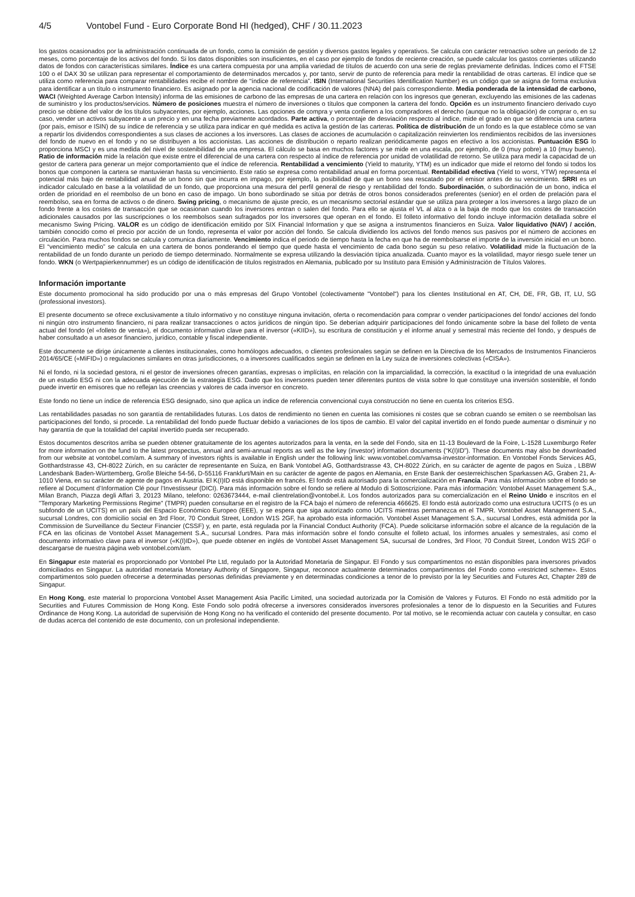4/5 Vontobel Fund - Euro Corporate Bond HI (hedged), CHF / 30.11.2023
los gastos ocasionados por la administración continuada de un fondo, como la comisión de gestión y diversos gastos legales y operativos. Se calcula con carácter retroactivo sobre un periodo de 12 meses, como porcentaje de los activos del fondo. Si los datos disponibles son insuficientes, en el caso por ejemplo de fondos de reciente creación, se puede calcular los gastos corrientes utilizando datos de fondos con características similares. Índice es una cartera compuesta por una amplia variedad de títulos de acuerdo con una serie de reglas previamente definidas. Índices como el FTSE 100 o el DAX 30 se utilizan para representar el comportamiento de determinados mercados y, por tanto, servir de punto de referencia para medir la rentabilidad de otras carteras. El índice que se utiliza como referencia para comparar rentabilidades recibe el nombre de “índice de referencia”. ISIN (International Securities Identification Number) es un código que se asigna de forma exclusiva para identificar a un título o instrumento financiero. Es asignado por la agencia nacional de codificación de valores (NNA) del país correspondiente. Media ponderada de la intensidad de carbono, WACI (Weighted Average Carbon Intensity) informa de las emisiones de carbono de las empresas de una cartera en relación con los ingresos que generan, excluyendo las emisiones de las cadenas de suministro y los productos/servicios. Número de posiciones muestra el número de inversiones o títulos que componen la cartera del fondo. Opción es un instrumento financiero derivado cuyo precio se obtiene del valor de los títulos subyacentes, por ejemplo, acciones. Las opciones de compra y venta confieren a los compradores el derecho (aunque no la obligación) de comprar o, en su caso, vender un activos subyacente a un precio y en una fecha previamente acordados. Parte activa, o porcentaje de desviación respecto al índice, mide el grado en que se diferencia una cartera (por país, emisor e ISIN) de su índice de referencia y se utiliza para indicar en qué medida es activa la gestión de las carteras. Política de distribución de un fondo es la que establece cómo se van a repartir los dividendos correspondientes a sus clases de acciones a los inversores. Las clases de acciones de acumulación o capitalización reinvierten los rendimientos recibidos de las inversiones del fondo de nuevo en el fondo y no se distribuyen a los accionistas. Las acciones de distribución o reparto realizan periódicamente pagos en efectivo a los accionistas. Puntuación ESG lo proporciona MSCI y es una medida del nivel de sostenibilidad de una empresa. El cálculo se basa en muchos factores y se mide en una escala, por ejemplo, de 0 (muy pobre) a 10 (muy bueno). Ratio de información mide la relación que existe entre el diferencial de una cartera con respecto al índice de referencia por unidad de volatilidad de retorno. Se utiliza para medir la capacidad de un gestor de cartera para generar un mejor comportamiento que el índice de referencia. Rentabilidad a vencimiento (Yield to maturity, YTM) es un indicador que mide el retorno del fondo si todos los bonos que componen la cartera se mantuvieran hasta su vencimiento. Este ratio se expresa como rentabilidad anual en forma porcentual. Rentabilidad efectiva (Yield to worst, YTW) representa el potencial más bajo de rentabilidad anual de un bono sin que incurra en impago, por ejemplo, la posibilidad de que un bono sea rescatado por el emisor antes de su vencimiento. SRRI es un indicador calculado en base a la volatilidad de un fondo, que proporciona una mesura del perfil general de riesgo y rentabilidad del fondo. Subordinación, o subordinación de un bono, indica el orden de prioridad en el reembolso de un bono en caso de impago. Un bono subordinado se sitúa por detrás de otros bonos considerados preferentes (senior) en el orden de prelación para el reembolso, sea en forma de activos o de dinero. Swing pricing, o mecanismo de ajuste precio, es un mecanismo sectorial estándar que se utiliza para proteger a los inversores a largo plazo de un fondo frente a los costes de transacción que se ocasionan cuando los inversores entran o salen del fondo. Para ello se ajusta el VL al alza o a la baja de modo que los costes de transacción adicionales causados por las suscripciones o los reembolsos sean sufragados por los inversores que operan en el fondo. El folleto informativo del fondo incluye información detallada sobre el mecanismo Swing Pricing. VALOR es un código de identificación emitido por SIX Financial Information y que se asigna a instrumentos financieros en Suiza. Valor liquidativo (NAV) / acción, también conocido como el precio por acción de un fondo, representa el valor por acción del fondo. Se calcula dividiendo los activos del fondo menos sus pasivos por el número de acciones en circulación. Para muchos fondos se calcula y comunica diariamente. Vencimiento indica el periodo de tiempo hasta la fecha en que ha de reembolsarse el importe de la inversión inicial en un bono. El “vencimiento medio” se calcula en una cartera de bonos ponderando el tiempo que quede hasta el vencimiento de cada bono según su peso relativo. Volatilidad mide la fluctuación de la rentabilidad de un fondo durante un periodo de tiempo determinado. Normalmente se expresa utilizando la desviación típica anualizada. Cuanto mayor es la volatilidad, mayor riesgo suele tener un fondo. WKN (o Wertpapierkennummer) es un código de identificación de títulos registrados en Alemania, publicado por su Instituto para Emisión y Administración de Títulos Valores.
Información importante
Este documento promocional ha sido producido por una o más empresas del Grupo Vontobel (colectivamente "Vontobel") para los clientes Institutional en AT, CH, DE, FR, GB, IT, LU, SG (professional investors).
El presente documento se ofrece exclusivamente a título informativo y no constituye ninguna invitación, oferta o recomendación para comprar o vender participaciones del fondo/ acciones del fondo ni ningún otro instrumento financiero, ni para realizar transacciones o actos jurídicos de ningún tipo. Se deberían adquirir participaciones del fondo únicamente sobre la base del folleto de venta actual del fondo (el «folleto de venta»), el documento informativo clave para el inversor («KIID»), su escritura de constitución y el informe anual y semestral más reciente del fondo, y después de haber consultado a un asesor financiero, jurídico, contable y fiscal independiente.
Este documente se dirige únicamente a clientes institucionales, como homólogos adecuados, o clientes profesionales según se definen en la Directiva de los Mercados de Instrumentos Financieros 2014/65/CE («MiFID») o regulaciones similares en otras jurisdicciones, o a inversores cualificados según se definen en la Ley suiza de inversiones colectivas («CISA»).
Ni el fondo, ni la sociedad gestora, ni el gestor de inversiones ofrecen garantías, expresas o implícitas, en relación con la imparcialidad, la corrección, la exactitud o la integridad de una evaluación de un estudio ESG ni con la adecuada ejecución de la estrategia ESG. Dado que los inversores pueden tener diferentes puntos de vista sobre lo que constituye una inversión sostenible, el fondo puede invertir en emisores que no reflejan las creencias y valores de cada inversor en concreto.
Este fondo no tiene un índice de referencia ESG designado, sino que aplica un índice de referencia convencional cuya construcción no tiene en cuenta los criterios ESG.
Las rentabilidades pasadas no son garantía de rentabilidades futuras. Los datos de rendimiento no tienen en cuenta las comisiones ni costes que se cobran cuando se emiten o se reembolsan las participaciones del fondo, si procede. La rentabilidad del fondo puede fluctuar debido a variaciones de los tipos de cambio. El valor del capital invertido en el fondo puede aumentar o disminuir y no hay garantía de que la totalidad del capital invertido pueda ser recuperado.
Estos documentos descritos arriba se pueden obtener gratuitamente de los agentes autorizados para la venta, en la sede del Fondo, sita en 11-13 Boulevard de la Foire, L-1528 Luxemburgo Refer for more information on the fund to the latest prospectus, annual and semi-annual reports as well as the key (investor) information documents (“K(I)ID”). These documents may also be downloaded from our website at vontobel.com/am. A summary of investors rights is available in English under the following link: www.vontobel.com/vamsa-investor-information. En Vontobel Fonds Services AG, Gotthardstrasse 43, CH-8022 Zúrich, en su carácter de representante en Suiza, en Bank Vontobel AG, Gotthardstrasse 43, CH-8022 Zúrich, en su carácter de agente de pagos en Suiza , LBBW Landesbank Baden-Württemberg, Große Bleiche 54-56, D-55116 Frankfurt/Main en su carácter de agente de pagos en Alemania, en Erste Bank der oesterreichischen Sparkassen AG, Graben 21, A-1010 Viena, en su carácter de agente de pagos en Austria. El K(I)ID está disponible en francés. El fondo está autorisado para la comercialización en Francia. Para más información sobre el fondo se refiere al Document d’Information Clé pour l’Investisseur (DICI). Para más información sobre el fondo se refiere al Modulo di Sottoscrizione. Para más información: Vontobel Asset Management S.A., Milan Branch, Piazza degli Affari 3, 20123 Milano, telefono: 0263673444, e-mail clientrelation@vontobel.it. Los fondos autorizados para su comercialización en el Reino Unido e inscritos en el "Temporary Marketing Permissions Regime" (TMPR) pueden consultarse en el registro de la FCA bajo el número de referencia 466625. El fondo está autorizado como una estructura UCITS (o es un subfondo de un UCITS) en un país del Espacio Económico Europeo (EEE), y se espera que siga autorizado como UCITS mientras permanezca en el TMPR. Vontobel Asset Management S.A., sucursal Londres, con domicilio social en 3rd Floor, 70 Conduit Street, London W1S 2GF, ha aprobado esta información. Vontobel Asset Management S.A., sucursal Londres, está admitida por la Commission de Surveillance du Secteur Financier (CSSF) y, en parte, está regulada por la Financial Conduct Authority (FCA). Puede solicitarse información sobre el alcance de la regulación de la FCA en las oficinas de Vontobel Asset Management S.A., sucursal Londres. Para más información sobre el fondo consulte el folleto actual, los informes anuales y semestrales, así como el documento informativo clave para el inversor («K(I)ID»), que puede obtener en inglés de Vontobel Asset Management SA, sucursal de Londres, 3rd Floor, 70 Conduit Street, London W1S 2GF o descargarse de nuestra página web vontobel.com/am.
En Singapur este material es proporcionado por Vontobel Pte Ltd, regulado por la Autoridad Monetaria de Singapur. El Fondo y sus compartimentos no están disponibles para inversores privados domiciliados en Singapur. La autoridad monetaria Monetary Authority of Singapore, Singapur, reconoce actualmente determinados compartimentos del Fondo como «restricted scheme». Estos compartimentos solo pueden ofrecerse a determinadas personas definidas previamente y en determinadas condiciones a tenor de lo previsto por la ley Securities and Futures Act, Chapter 289 de Singapur.
En Hong Kong, este material lo proporciona Vontobel Asset Management Asia Pacific Limited, una sociedad autorizada por la Comisión de Valores y Futuros. El Fondo no está admitido por la Securities and Futures Commission de Hong Kong. Este Fondo solo podrá ofrecerse a inversores considerados inversores profesionales a tenor de lo dispuesto en la Securities and Futures Ordinance de Hong Kong. La autoridad de supervisión de Hong Kong no ha verificado el contenido del presente documento. Por tal motivo, se le recomienda actuar con cautela y consultar, en caso de dudas acerca del contenido de este documento, con un profesional independiente.